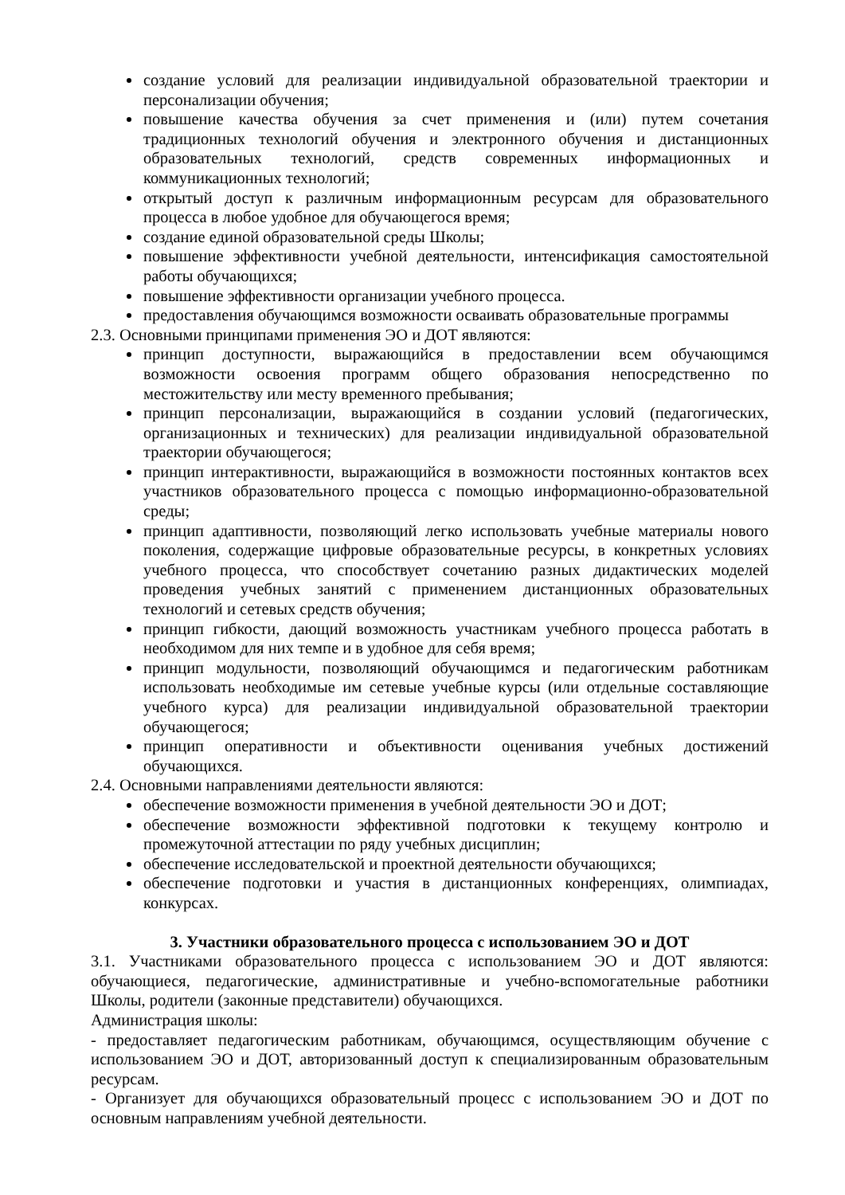создание условий для реализации индивидуальной образовательной траектории и персонализации обучения;
повышение качества обучения за счет применения и (или) путем сочетания традиционных технологий обучения и электронного обучения и дистанционных образовательных технологий, средств современных информационных и коммуникационных технологий;
открытый доступ к различным информационным ресурсам для образовательного процесса в любое удобное для обучающегося время;
создание единой образовательной среды Школы;
повышение эффективности учебной деятельности, интенсификация самостоятельной работы обучающихся;
повышение эффективности организации учебного процесса.
предоставления обучающимся возможности осваивать образовательные программы
2.3. Основными принципами применения ЭО и ДОТ являются:
принцип доступности, выражающийся в предоставлении всем обучающимся возможности освоения программ общего образования непосредственно по местожительству или месту временного пребывания;
принцип персонализации, выражающийся в создании условий (педагогических, организационных и технических) для реализации индивидуальной образовательной траектории обучающегося;
принцип интерактивности, выражающийся в возможности постоянных контактов всех участников образовательного процесса с помощью информационно-образовательной среды;
принцип адаптивности, позволяющий легко использовать учебные материалы нового поколения, содержащие цифровые образовательные ресурсы, в конкретных условиях учебного процесса, что способствует сочетанию разных дидактических моделей проведения учебных занятий с применением дистанционных образовательных технологий и сетевых средств обучения;
принцип гибкости, дающий возможность участникам учебного процесса работать в необходимом для них темпе и в удобное для себя время;
принцип модульности, позволяющий обучающимся и педагогическим работникам использовать необходимые им сетевые учебные курсы (или отдельные составляющие учебного курса) для реализации индивидуальной образовательной траектории обучающегося;
принцип оперативности и объективности оценивания учебных достижений обучающихся.
2.4. Основными направлениями деятельности являются:
обеспечение возможности применения в учебной деятельности ЭО и ДОТ;
обеспечение возможности эффективной подготовки к текущему контролю и промежуточной аттестации по ряду учебных дисциплин;
обеспечение исследовательской и проектной деятельности обучающихся;
обеспечение подготовки и участия в дистанционных конференциях, олимпиадах, конкурсах.
3. Участники образовательного процесса с использованием ЭО и ДОТ
3.1. Участниками образовательного процесса с использованием ЭО и ДОТ являются: обучающиеся, педагогические, административные и учебно-вспомогательные работники Школы, родители (законные представители) обучающихся.
Администрация школы:
- предоставляет педагогическим работникам, обучающимся, осуществляющим обучение с использованием ЭО и ДОТ, авторизованный доступ к специализированным образовательным ресурсам.
- Организует для обучающихся образовательный процесс с использованием ЭО и ДОТ по основным направлениям учебной деятельности.